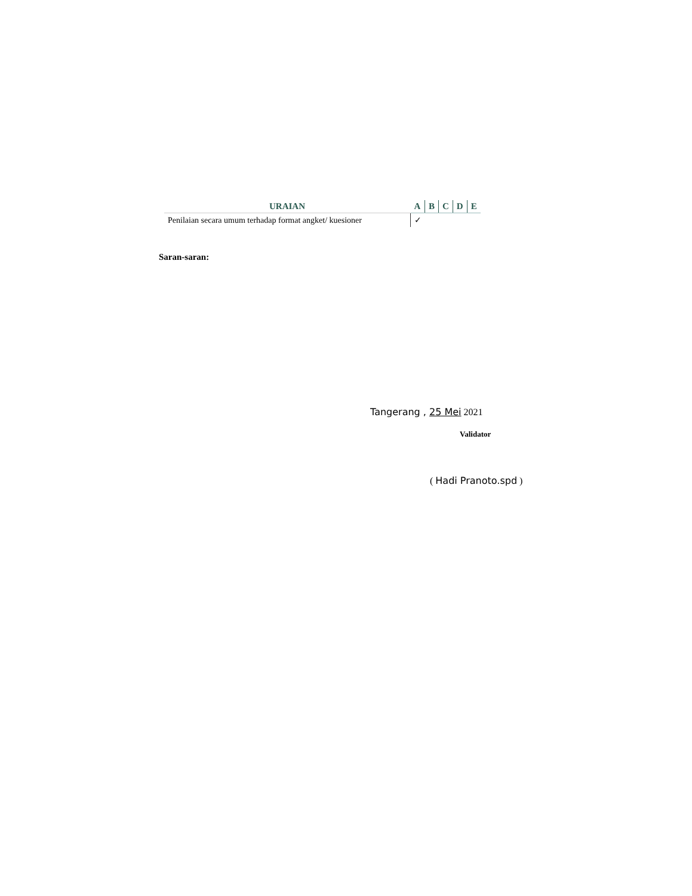| URAIAN | A | B | C | D | E |
| --- | --- | --- | --- | --- | --- |
| Penilaian secara umum terhadap format angket/ kuesioner | ✓ | | | | |
Saran-saran:
Tangerang , 25 Mei 2021
Validator
( Hadi Pranoto.spd )